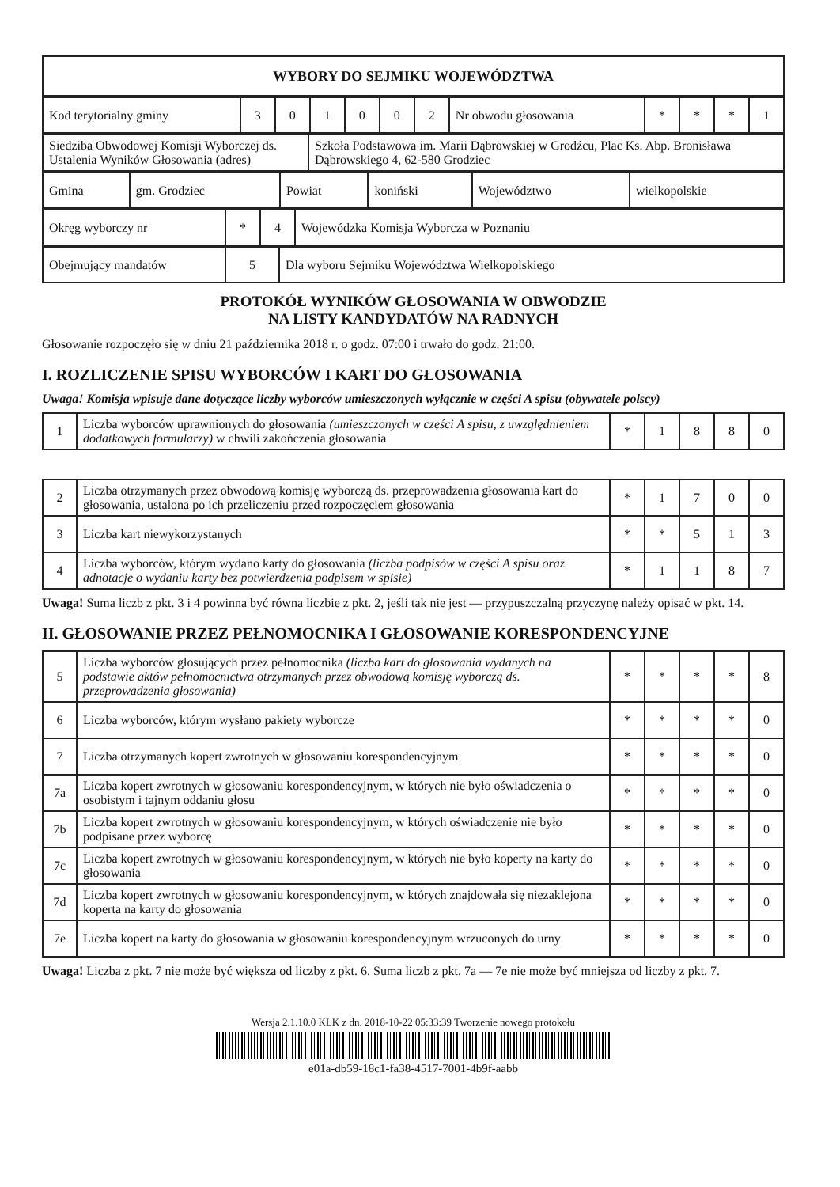| WYBORY DO SEJMIKU WOJEWÓDZTWA |
| Kod terytorialny gminy | 3 | 0 | 1 | 0 | 0 | 2 | Nr obwodu głosowania | * | * | * | 1 |
| Siedziba Obwodowej Komisji Wyborczej ds. Ustalenia Wyników Głosowania (adres) | Szkoła Podstawowa im. Marii Dąbrowskiej w Grodźcu, Plac Ks. Abp. Bronisława Dąbrowskiego 4, 62-580 Grodziec |
| Gmina | gm. Grodziec | Powiat | koniński | Województwo | wielkopolskie |
| Okręg wyborczy nr | * | 4 | Wojewódzka Komisja Wyborcza w Poznaniu |
| Obejmujący mandatów | 5 | Dla wyboru Sejmiku Województwa Wielkopolskiego |
PROTOKÓŁ WYNIKÓW GŁOSOWANIA W OBWODZIE
NA LISTY KANDYDATÓW NA RADNYCH
Głosowanie rozpoczęło się w dniu 21 października 2018 r. o godz. 07:00 i trwało do godz. 21:00.
I. ROZLICZENIE SPISU WYBORCÓW I KART DO GŁOSOWANIA
Uwaga! Komisja wpisuje dane dotyczące liczby wyborców umieszczonych wyłącznie w części A spisu (obywatele polscy)
| 1 | Liczba wyborców uprawnionych do głosowania (umieszczonych w części A spisu, z uwzględnieniem dodatkowych formularzy) w chwili zakończenia głosowania | * | 1 | 8 | 8 | 0 |
| 2 | Liczba otrzymanych przez obwodową komisję wyborczą ds. przeprowadzenia głosowania kart do głosowania, ustalona po ich przeliczeniu przed rozpoczęciem głosowania | * | 1 | 7 | 0 | 0 |
| 3 | Liczba kart niewykorzystanych | * | * | 5 | 1 | 3 |
| 4 | Liczba wyborców, którym wydano karty do głosowania (liczba podpisów w części A spisu oraz adnotacje o wydaniu karty bez potwierdzenia podpisem w spisie) | * | 1 | 1 | 8 | 7 |
Uwaga! Suma liczb z pkt. 3 i 4 powinna być równa liczbie z pkt. 2, jeśli tak nie jest — przypuszczalną przyczynę należy opisać w pkt. 14.
II. GŁOSOWANIE PRZEZ PEŁNOMOCNIKA I GŁOSOWANIE KORESPONDENCYJNE
| 5 | Liczba wyborców głosujących przez pełnomocnika (liczba kart do głosowania wydanych na podstawie aktów pełnomocnictwa otrzymanych przez obwodową komisję wyborczą ds. przeprowadzenia głosowania) | * | * | * | * | 8 |
| 6 | Liczba wyborców, którym wysłano pakiety wyborcze | * | * | * | * | 0 |
| 7 | Liczba otrzymanych kopert zwrotnych w głosowaniu korespondencyjnym | * | * | * | * | 0 |
| 7a | Liczba kopert zwrotnych w głosowaniu korespondencyjnym, w których nie było oświadczenia o osobistym i tajnym oddaniu głosu | * | * | * | * | 0 |
| 7b | Liczba kopert zwrotnych w głosowaniu korespondencyjnym, w których oświadczenie nie było podpisane przez wyborcę | * | * | * | * | 0 |
| 7c | Liczba kopert zwrotnych w głosowaniu korespondencyjnym, w których nie było koperty na karty do głosowania | * | * | * | * | 0 |
| 7d | Liczba kopert zwrotnych w głosowaniu korespondencyjnym, w których znajdowała się niezaklejona koperta na karty do głosowania | * | * | * | * | 0 |
| 7e | Liczba kopert na karty do głosowania w głosowaniu korespondencyjnym wrzuconych do urny | * | * | * | * | 0 |
Uwaga! Liczba z pkt. 7 nie może być większa od liczby z pkt. 6. Suma liczb z pkt. 7a — 7e nie może być mniejsza od liczby z pkt. 7.
Wersja 2.1.10.0 KLK z dn. 2018-10-22 05:33:39 Tworzenie nowego protokołu
e01a-db59-18c1-fa38-4517-7001-4b9f-aabb